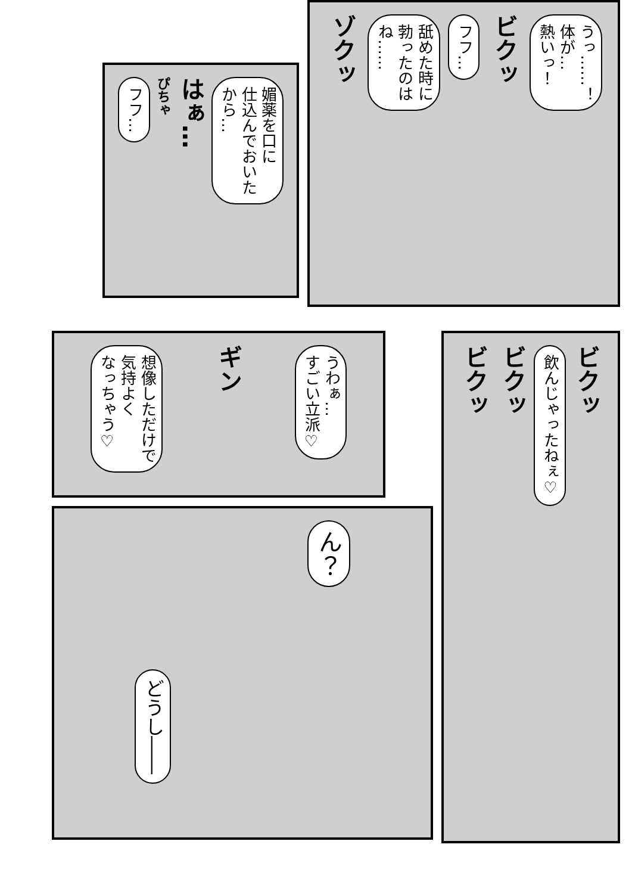うっ……！
体が…
熱いっ！
ビクッ
フフ…
舐めた時に
勃ったのは
ね……
ゾクッ
媚薬を口に
仕込んでおいた
から…
はぁ…
ぴちゃ
フフ…
ビクッ
飲んじゃったねぇ♡
ビクッ
ビクッ
うわぁ…
すごい立派♡
ギン
想像しただけで
気持よく
なっちゃう♡
ん？
どうし――